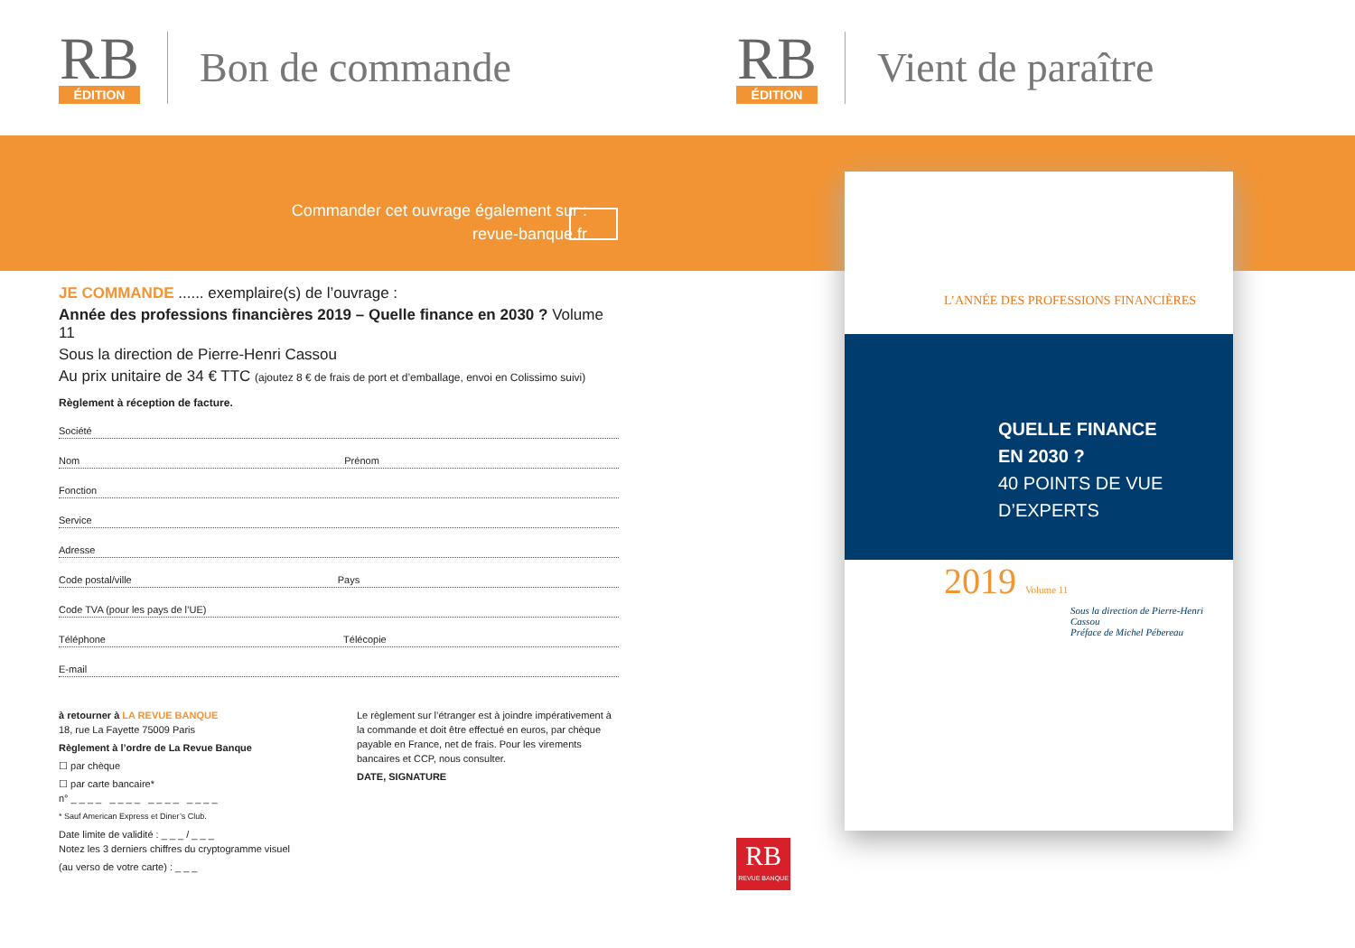RB
ÉDITION
Bon de commande
RB
ÉDITION
Vient de paraître
Commander cet ouvrage également sur :
revue-banque.fr
JE COMMANDE ...... exemplaire(s) de l’ouvrage :
Année des professions financières 2019 – Quelle finance en 2030 ? Volume 11
Sous la direction de Pierre-Henri Cassou
Au prix unitaire de 34 € TTC (ajoutez 8 € de frais de port et d’emballage, envoi en Colissimo suivi)
Règlement à réception de facture.
Société
Nom Prénom
Fonction
Service
Adresse
Code postal/ville Pays
Code TVA (pour les pays de l’UE)
Téléphone Télécopie
E-mail
à retourner à LA REVUE BANQUE
18, rue La Fayette 75009 Paris
Règlement à l’ordre de La Revue Banque
☐ par chèque
☐ par carte bancaire*
n° _ _ _ _ _ _ _ _ _ _ _ _ _ _ _ _
* Sauf American Express et Diner’s Club.
Date limite de validité : _ _ _ / _ _ _
Notez les 3 derniers chiffres du cryptogramme visuel
(au verso de votre carte) : _ _ _
Le règlement sur l’étranger est à joindre impérativement à la commande et doit être effectué en euros, par chèque payable en France, net de frais. Pour les virements bancaires et CCP, nous consulter.
DATE, SIGNATURE
L’ANNÉE DES PROFESSIONS FINANCIÈRES
QUELLE FINANCE
EN 2030 ?
40 POINTS DE VUE D’EXPERTS
2019 Volume 11
Sous la direction de Pierre-Henri Cassou
Préface de Michel Pébereau
RB
REVUE BANQUE